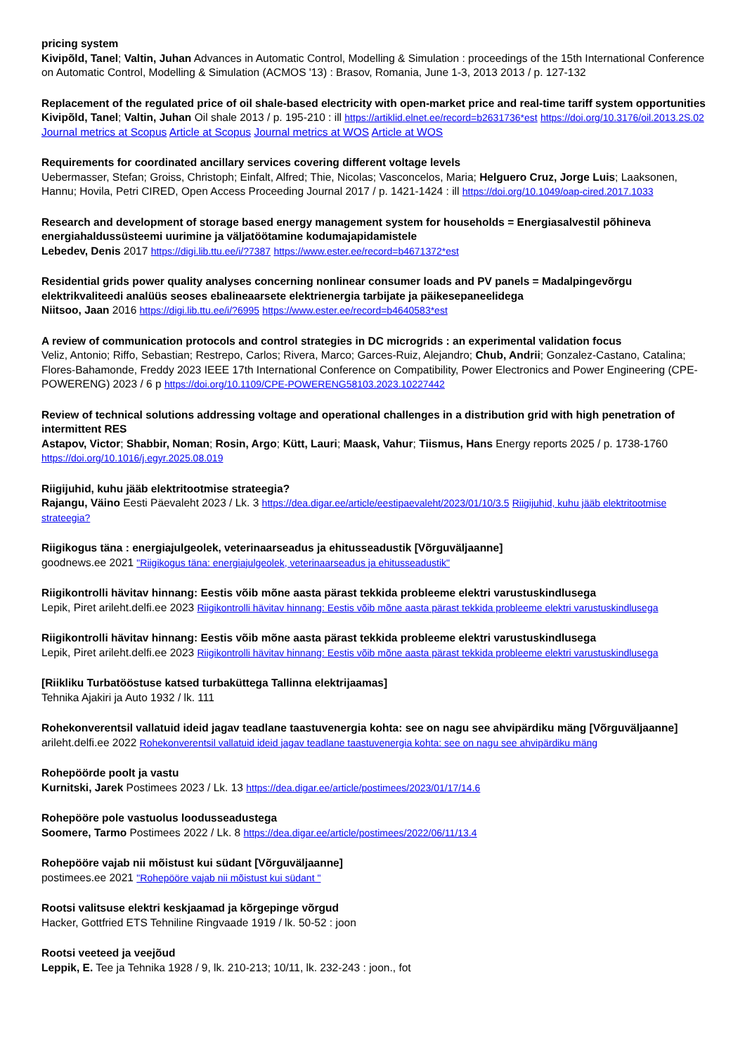pricing system
Kivipõld, Tanel; Valtin, Juhan Advances in Automatic Control, Modelling & Simulation : proceedings of the 15th International Conference on Automatic Control, Modelling & Simulation (ACMOS '13) : Brasov, Romania, June 1-3, 2013 2013 / p. 127-132
Replacement of the regulated price of oil shale-based electricity with open-market price and real-time tariff system opportunities
Kivipõld, Tanel; Valtin, Juhan Oil shale 2013 / p. 195-210 : ill https://artiklid.elnet.ee/record=b2631736*est https://doi.org/10.3176/oil.2013.2S.02 Journal metrics at Scopus Article at Scopus Journal metrics at WOS Article at WOS
Requirements for coordinated ancillary services covering different voltage levels
Uebermasser, Stefan; Groiss, Christoph; Einfalt, Alfred; Thie, Nicolas; Vasconcelos, Maria; Helguero Cruz, Jorge Luis; Laaksonen, Hannu; Hovila, Petri CIRED, Open Access Proceeding Journal 2017 / p. 1421-1424 : ill https://doi.org/10.1049/oap-cired.2017.1033
Research and development of storage based energy management system for households = Energiasalvestil põhineva energiahaldussüsteemi uurimine ja väljatöötamine kodumajapidamistele
Lebedev, Denis 2017 https://digi.lib.ttu.ee/i/?7387 https://www.ester.ee/record=b4671372*est
Residential grids power quality analyses concerning nonlinear consumer loads and PV panels = Madalpingevõrgu elektrikvaliteedi analüüs seoses ebalineaarsete elektrienergia tarbijate ja päikesepaneelidega
Niitsoo, Jaan 2016 https://digi.lib.ttu.ee/i/?6995 https://www.ester.ee/record=b4640583*est
A review of communication protocols and control strategies in DC microgrids : an experimental validation focus
Veliz, Antonio; Riffo, Sebastian; Restrepo, Carlos; Rivera, Marco; Garces-Ruiz, Alejandro; Chub, Andrii; Gonzalez-Castano, Catalina; Flores-Bahamonde, Freddy 2023 IEEE 17th International Conference on Compatibility, Power Electronics and Power Engineering (CPE-POWERENG) 2023 / 6 p https://doi.org/10.1109/CPE-POWERENG58103.2023.10227442
Review of technical solutions addressing voltage and operational challenges in a distribution grid with high penetration of intermittent RES
Astapov, Victor; Shabbir, Noman; Rosin, Argo; Kütt, Lauri; Maask, Vahur; Tiismus, Hans Energy reports 2025 / p. 1738-1760 https://doi.org/10.1016/j.egyr.2025.08.019
Riigijuhid, kuhu jääb elektritootmise strateegia?
Rajangu, Väino Eesti Päevaleht 2023 / Lk. 3 https://dea.digar.ee/article/eestipaevaleht/2023/01/10/3.5 Riigijuhid, kuhu jääb elektritootmise strateegia?
Riigikogus täna : energiajulgeolek, veterinaarseadus ja ehitusseadustik [Võrguväljaanne]
goodnews.ee 2021 "Riigikogus täna: energiajulgeolek, veterinaarseadus ja ehitusseadustik"
Riigikontrolli hävitav hinnang: Eestis võib mõne aasta pärast tekkida probleeme elektri varustuskindlusega
Lepik, Piret arileht.delfi.ee 2023 Riigikontrolli hävitav hinnang: Eestis võib mõne aasta pärast tekkida probleeme elektri varustuskindlusega
Riigikontrolli hävitav hinnang: Eestis võib mõne aasta pärast tekkida probleeme elektri varustuskindlusega
Lepik, Piret arileht.delfi.ee 2023 Riigikontrolli hävitav hinnang: Eestis võib mõne aasta pärast tekkida probleeme elektri varustuskindlusega
[Riikliku Turbatööstuse katsed turbaküttega Tallinna elektrijaamas]
Tehnika Ajakiri ja Auto 1932 / lk. 111
Rohekonverentsil vallatuid ideid jagav teadlane taastuvenergia kohta: see on nagu see ahvipärdiku mäng [Võrguväljaanne]
arileht.delfi.ee 2022 Rohekonverentsil vallatuid ideid jagav teadlane taastuvenergia kohta: see on nagu see ahvipärdiku mäng
Rohepöörde poolt ja vastu
Kurnitski, Jarek Postimees 2023 / Lk. 13 https://dea.digar.ee/article/postimees/2023/01/17/14.6
Rohepööre pole vastuolus loodusseadustega
Soomere, Tarmo Postimees 2022 / Lk. 8 https://dea.digar.ee/article/postimees/2022/06/11/13.4
Rohepööre vajab nii mõistust kui südant [Võrguväljaanne]
postimees.ee 2021 "Rohepööre vajab nii mõistust kui südant "
Rootsi valitsuse elektri keskjaamad ja kõrgepinge võrgud
Hacker, Gottfried ETS Tehniline Ringvaade 1919 / lk. 50-52 : joon
Rootsi veeteed ja veejõud
Leppik, E. Tee ja Tehnika 1928 / 9, lk. 210-213; 10/11, lk. 232-243 : joon., fot